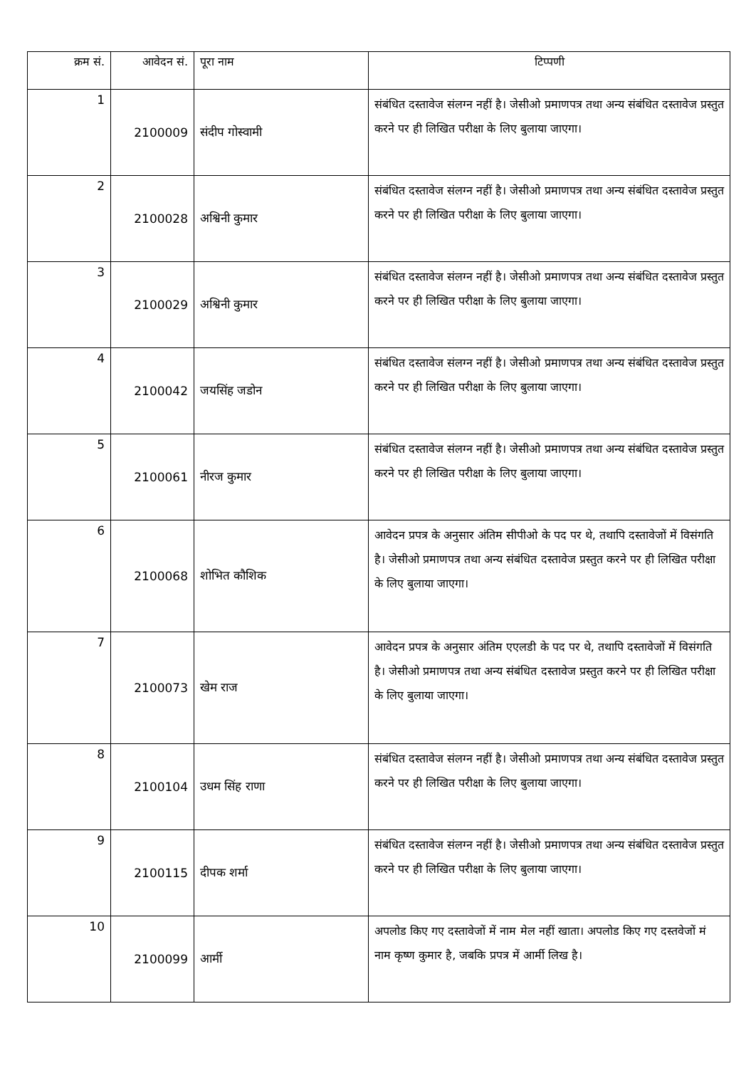| क्रम सं. | आवेदन सं. | पूरा नाम | टिप्पणी |
| --- | --- | --- | --- |
| 1 | 2100009 | संदीप गोस्वामी | संबंधित दस्तावेज संलग्न नहीं है। जेसीओ प्रमाणपत्र तथा अन्य संबंधित दस्तावेज प्रस्तुत करने पर ही लिखित परीक्षा के लिए बुलाया जाएगा। |
| 2 | 2100028 | अश्विनी कुमार | संबंधित दस्तावेज संलग्न नहीं है। जेसीओ प्रमाणपत्र तथा अन्य संबंधित दस्तावेज प्रस्तुत करने पर ही लिखित परीक्षा के लिए बुलाया जाएगा। |
| 3 | 2100029 | अश्विनी कुमार | संबंधित दस्तावेज संलग्न नहीं है। जेसीओ प्रमाणपत्र तथा अन्य संबंधित दस्तावेज प्रस्तुत करने पर ही लिखित परीक्षा के लिए बुलाया जाएगा। |
| 4 | 2100042 | जयसिंह जडोन | संबंधित दस्तावेज संलग्न नहीं है। जेसीओ प्रमाणपत्र तथा अन्य संबंधित दस्तावेज प्रस्तुत करने पर ही लिखित परीक्षा के लिए बुलाया जाएगा। |
| 5 | 2100061 | नीरज कुमार | संबंधित दस्तावेज संलग्न नहीं है। जेसीओ प्रमाणपत्र तथा अन्य संबंधित दस्तावेज प्रस्तुत करने पर ही लिखित परीक्षा के लिए बुलाया जाएगा। |
| 6 | 2100068 | शोभित कौशिक | आवेदन प्रपत्र के अनुसार अंतिम सीपीओ के पद पर थे, तथापि दस्तावेजों में विसंगति है। जेसीओ प्रमाणपत्र तथा अन्य संबंधित दस्तावेज प्रस्तुत करने पर ही लिखित परीक्षा के लिए बुलाया जाएगा। |
| 7 | 2100073 | खेम राज | आवेदन प्रपत्र के अनुसार अंतिम एएलडी के पद पर थे, तथापि दस्तावेजों में विसंगति है। जेसीओ प्रमाणपत्र तथा अन्य संबंधित दस्तावेज प्रस्तुत करने पर ही लिखित परीक्षा के लिए बुलाया जाएगा। |
| 8 | 2100104 | उधम सिंह राणा | संबंधित दस्तावेज संलग्न नहीं है। जेसीओ प्रमाणपत्र तथा अन्य संबंधित दस्तावेज प्रस्तुत करने पर ही लिखित परीक्षा के लिए बुलाया जाएगा। |
| 9 | 2100115 | दीपक शर्मा | संबंधित दस्तावेज संलग्न नहीं है। जेसीओ प्रमाणपत्र तथा अन्य संबंधित दस्तावेज प्रस्तुत करने पर ही लिखित परीक्षा के लिए बुलाया जाएगा। |
| 10 | 2100099 | आर्मी | अपलोड किए गए दस्तावेजों में नाम मेल नहीं खाता। अपलोड किए गए दस्तवेजों मं नाम कृष्ण कुमार है, जबकि प्रपत्र में आर्मी लिख है। |